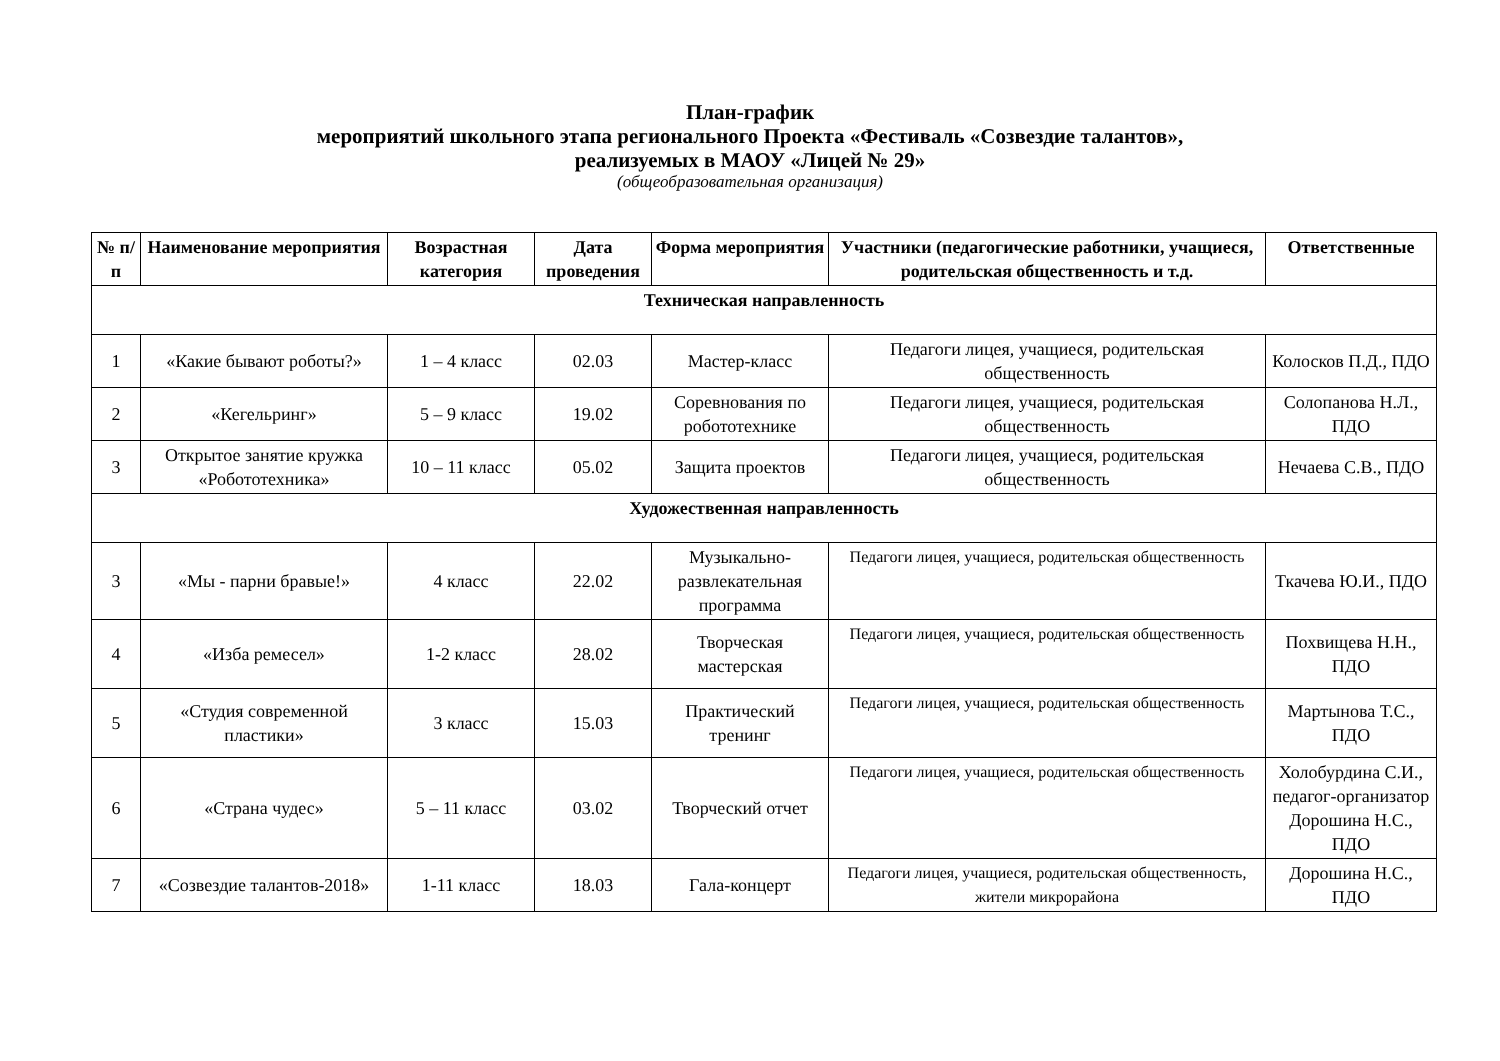План-график
мероприятий школьного этапа регионального Проекта «Фестиваль «Созвездие талантов»,
реализуемых в МАОУ «Лицей № 29»
(общеобразовательная организация)
| № п/п | Наименование мероприятия | Возрастная категория | Дата проведения | Форма мероприятия | Участники (педагогические работники, учащиеся, родительская общественность и т.д. | Ответственные |
| --- | --- | --- | --- | --- | --- | --- |
| Техническая направленность | | | | | | |
| 1 | «Какие бывают роботы?» | 1 – 4 класс | 02.03 | Мастер-класс | Педагоги лицея, учащиеся, родительская общественность | Колосков П.Д., ПДО |
| 2 | «Кегельринг» | 5 – 9 класс | 19.02 | Соревнования по робототехнике | Педагоги лицея, учащиеся, родительская общественность | Солопанова Н.Л., ПДО |
| 3 | Открытое занятие кружка «Робототехника» | 10 – 11 класс | 05.02 | Защита проектов | Педагоги лицея, учащиеся, родительская общественность | Нечаева С.В., ПДО |
| Художественная направленность | | | | | | |
| 3 | «Мы - парни бравые!» | 4 класс | 22.02 | Музыкально-развлекательная программа | Педагоги лицея, учащиеся, родительская общественность | Ткачева Ю.И., ПДО |
| 4 | «Изба ремесел» | 1-2 класс | 28.02 | Творческая мастерская | Педагоги лицея, учащиеся, родительская общественность | Похвищева Н.Н., ПДО |
| 5 | «Студия современной пластики» | 3 класс | 15.03 | Практический тренинг | Педагоги лицея, учащиеся, родительская общественность | Мартынова Т.С., ПДО |
| 6 | «Страна чудес» | 5 – 11 класс | 03.02 | Творческий отчет | Педагоги лицея, учащиеся, родительская общественность | Холобурдина С.И., педагог-организатор Дорошина Н.С., ПДО |
| 7 | «Созвездие талантов-2018» | 1-11 класс | 18.03 | Гала-концерт | Педагоги лицея, учащиеся, родительская общественность, жители микрорайона | Дорошина Н.С., ПДО |